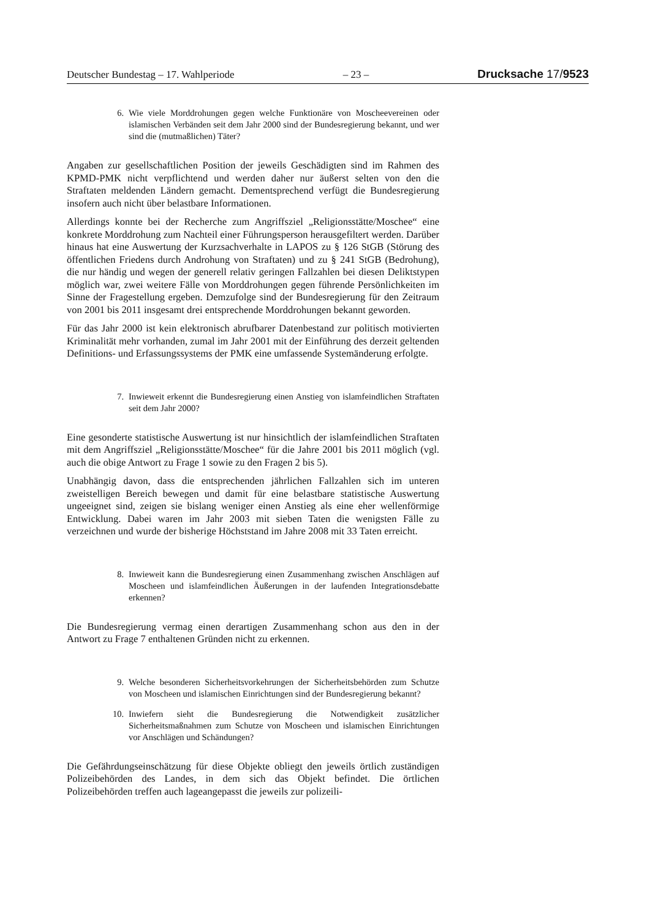Deutscher Bundestag – 17. Wahlperiode – 23 – Drucksache 17/9523
6. Wie viele Morddrohungen gegen welche Funktionäre von Moscheevereinen oder islamischen Verbänden seit dem Jahr 2000 sind der Bundesregierung bekannt, und wer sind die (mutmaßlichen) Täter?
Angaben zur gesellschaftlichen Position der jeweils Geschädigten sind im Rahmen des KPMD-PMK nicht verpflichtend und werden daher nur äußerst selten von den die Straftaten meldenden Ländern gemacht. Dementsprechend verfügt die Bundesregierung insofern auch nicht über belastbare Informationen.
Allerdings konnte bei der Recherche zum Angriffsziel „Religionsstätte/Moschee“ eine konkrete Morddrohung zum Nachteil einer Führungsperson herausgefiltert werden. Darüber hinaus hat eine Auswertung der Kurzsachverhalte in LAPOS zu § 126 StGB (Störung des öffentlichen Friedens durch Androhung von Straftaten) und zu § 241 StGB (Bedrohung), die nur händig und wegen der generell relativ geringen Fallzahlen bei diesen Deliktstypen möglich war, zwei weitere Fälle von Morddrohungen gegen führende Persönlichkeiten im Sinne der Fragestellung ergeben. Demzufolge sind der Bundesregierung für den Zeitraum von 2001 bis 2011 insgesamt drei entsprechende Morddrohungen bekannt geworden.
Für das Jahr 2000 ist kein elektronisch abrufbarer Datenbestand zur politisch motivierten Kriminalität mehr vorhanden, zumal im Jahr 2001 mit der Einführung des derzeit geltenden Definitions- und Erfassungssystems der PMK eine umfassende Systemänderung erfolgte.
7. Inwieweit erkennt die Bundesregierung einen Anstieg von islamfeindlichen Straftaten seit dem Jahr 2000?
Eine gesonderte statistische Auswertung ist nur hinsichtlich der islamfeindlichen Straftaten mit dem Angriffsziel „Religionsstätte/Moschee“ für die Jahre 2001 bis 2011 möglich (vgl. auch die obige Antwort zu Frage 1 sowie zu den Fragen 2 bis 5).
Unabhängig davon, dass die entsprechenden jährlichen Fallzahlen sich im unteren zweistelligen Bereich bewegen und damit für eine belastbare statistische Auswertung ungeeignet sind, zeigen sie bislang weniger einen Anstieg als eine eher wellenförmige Entwicklung. Dabei waren im Jahr 2003 mit sieben Taten die wenigsten Fälle zu verzeichnen und wurde der bisherige Höchststand im Jahre 2008 mit 33 Taten erreicht.
8. Inwieweit kann die Bundesregierung einen Zusammenhang zwischen Anschlägen auf Moscheen und islamfeindlichen Äußerungen in der laufenden Integrationsdebatte erkennen?
Die Bundesregierung vermag einen derartigen Zusammenhang schon aus den in der Antwort zu Frage 7 enthaltenen Gründen nicht zu erkennen.
9. Welche besonderen Sicherheitsvorkehrungen der Sicherheitsbehörden zum Schutze von Moscheen und islamischen Einrichtungen sind der Bundesregierung bekannt?
10. Inwiefern sieht die Bundesregierung die Notwendigkeit zusätzlicher Sicherheitsmaßnahmen zum Schutze von Moscheen und islamischen Einrichtungen vor Anschlägen und Schändungen?
Die Gefährdungseinschätzung für diese Objekte obliegt den jeweils örtlich zuständigen Polizeibehörden des Landes, in dem sich das Objekt befindet. Die örtlichen Polizeibehörden treffen auch lageangepasst die jeweils zur polizeili-